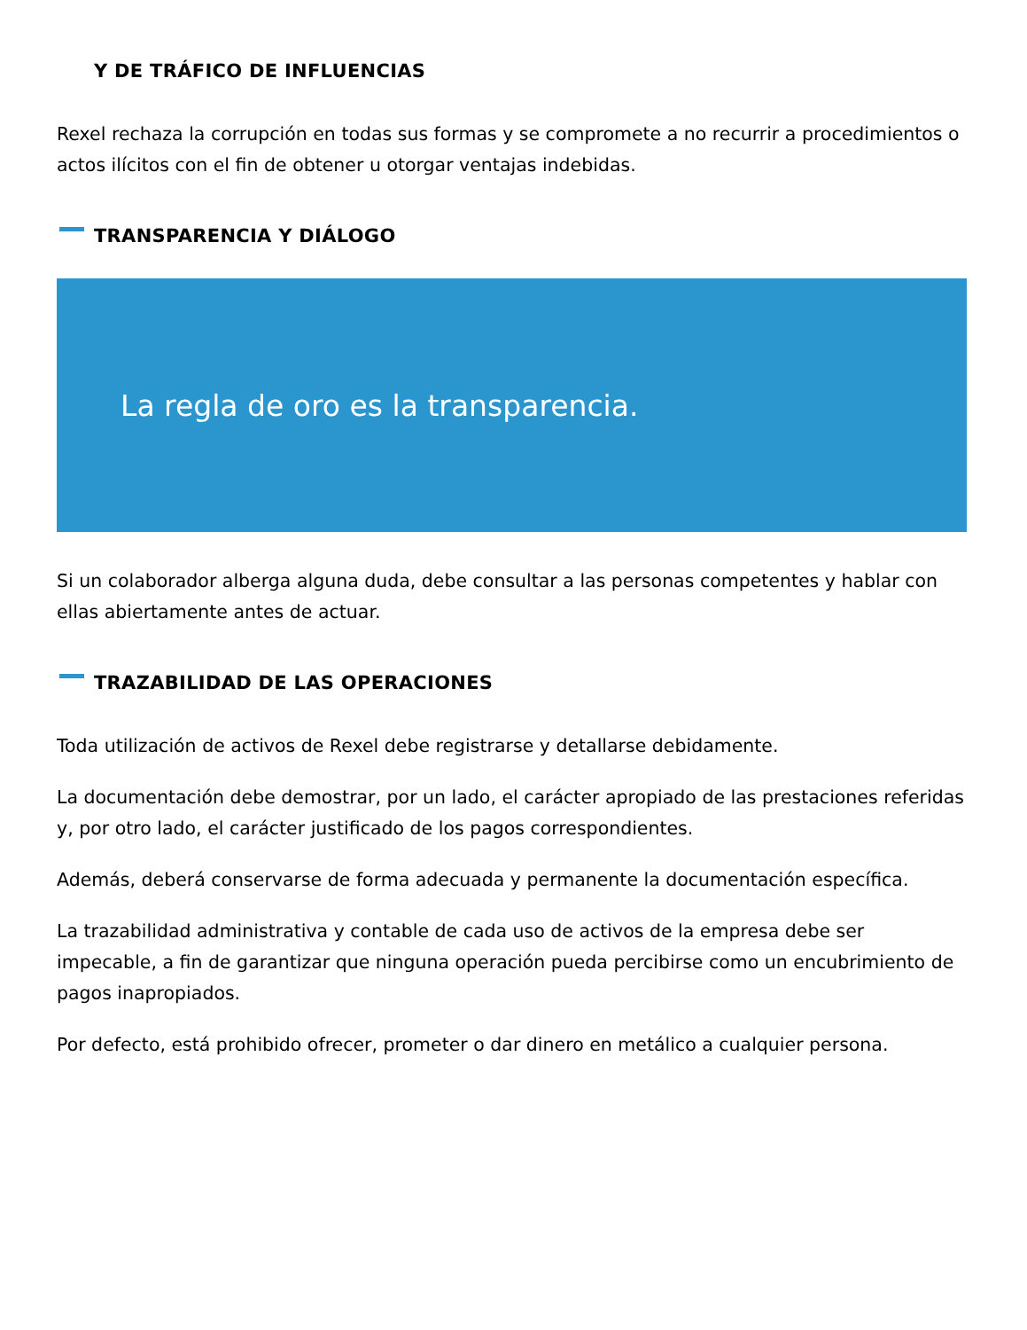Y DE TRÁFICO DE INFLUENCIAS
Rexel rechaza la corrupción en todas sus formas y se compromete a no recurrir a procedimientos o actos ilícitos con el fin de obtener u otorgar ventajas indebidas.
TRANSPARENCIA Y DIÁLOGO
La regla de oro es la transparencia.
Si un colaborador alberga alguna duda, debe consultar a las personas competentes y hablar con ellas abiertamente antes de actuar.
TRAZABILIDAD DE LAS OPERACIONES
Toda utilización de activos de Rexel debe registrarse y detallarse debidamente.
La documentación debe demostrar, por un lado, el carácter apropiado de las prestaciones referidas y, por otro lado, el carácter justificado de los pagos correspondientes.
Además, deberá conservarse de forma adecuada y permanente la documentación específica.
La trazabilidad administrativa y contable de cada uso de activos de la empresa debe ser impecable, a fin de garantizar que ninguna operación pueda percibirse como un encubrimiento de pagos inapropiados.
Por defecto, está prohibido ofrecer, prometer o dar dinero en metálico a cualquier persona.